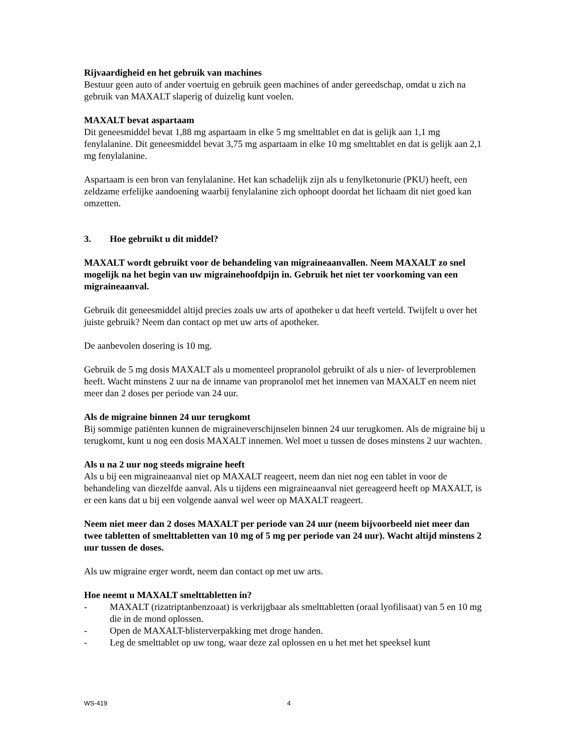Rijvaardigheid en het gebruik van machines
Bestuur geen auto of ander voertuig en gebruik geen machines of ander gereedschap, omdat u zich na gebruik van MAXALT slaperig of duizelig kunt voelen.
MAXALT bevat aspartaam
Dit geneesmiddel bevat 1,88 mg aspartaam in elke 5 mg smelttablet en dat is gelijk aan 1,1 mg fenylalanine. Dit geneesmiddel bevat 3,75 mg aspartaam in elke 10 mg smelttablet en dat is gelijk aan 2,1 mg fenylalanine.
Aspartaam is een bron van fenylalanine. Het kan schadelijk zijn als u fenylketonurie (PKU) heeft, een zeldzame erfelijke aandoening waarbij fenylalanine zich ophoopt doordat het lichaam dit niet goed kan omzetten.
3. Hoe gebruikt u dit middel?
MAXALT wordt gebruikt voor de behandeling van migraineaanvallen. Neem MAXALT zo snel mogelijk na het begin van uw migrainehoofdpijn in. Gebruik het niet ter voorkoming van een migraineaanval.
Gebruik dit geneesmiddel altijd precies zoals uw arts of apotheker u dat heeft verteld. Twijfelt u over het juiste gebruik? Neem dan contact op met uw arts of apotheker.
De aanbevolen dosering is 10 mg.
Gebruik de 5 mg dosis MAXALT als u momenteel propranolol gebruikt of als u nier- of leverproblemen heeft. Wacht minstens 2 uur na de inname van propranolol met het innemen van MAXALT en neem niet meer dan 2 doses per periode van 24 uur.
Als de migraine binnen 24 uur terugkomt
Bij sommige patiënten kunnen de migraineverschijnselen binnen 24 uur terugkomen. Als de migraine bij u terugkomt, kunt u nog een dosis MAXALT innemen. Wel moet u tussen de doses minstens 2 uur wachten.
Als u na 2 uur nog steeds migraine heeft
Als u bij een migraineaanval niet op MAXALT reageert, neem dan niet nog een tablet in voor de behandeling van diezelfde aanval. Als u tijdens een migraineaanval niet gereageerd heeft op MAXALT, is er een kans dat u bij een volgende aanval wel weer op MAXALT reageert.
Neem niet meer dan 2 doses MAXALT per periode van 24 uur (neem bijvoorbeeld niet meer dan twee tabletten of smelttabletten van 10 mg of 5 mg per periode van 24 uur). Wacht altijd minstens 2 uur tussen de doses.
Als uw migraine erger wordt, neem dan contact op met uw arts.
Hoe neemt u MAXALT smelttabletten in?
- MAXALT (rizatriptanbenzoaat) is verkrijgbaar als smelttabletten (oraal lyofilisaat) van 5 en 10 mg die in de mond oplossen.
- Open de MAXALT-blisterverpakking met droge handen.
- Leg de smelttablet op uw tong, waar deze zal oplossen en u het met het speeksel kunt
WS-419 4